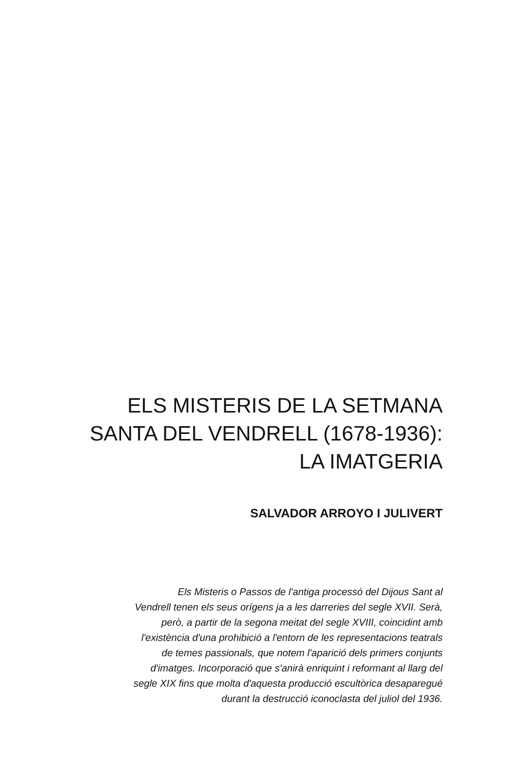ELS MISTERIS DE LA SETMANA
SANTA DEL VENDRELL (1678-1936):
LA IMATGERIA
SALVADOR ARROYO I JULIVERT
Els Misteris o Passos de l'antiga processó del Dijous Sant al
Vendrell tenen els seus orígens ja a les darreries del segle XVII. Serà,
però, a partir de la segona meitat del segle XVIII, coincidint amb
l'existència d'una prohibició a l'entorn de les representacions teatrals
de temes passionals, que notem l'aparició dels primers conjunts
d'imatges. Incorporació que s'anirà enriquint i reformant al llarg del
segle XIX fins que molta d'aquesta producció escultòrica desaparegué
durant la destrucció iconoclasta del juliol del 1936.